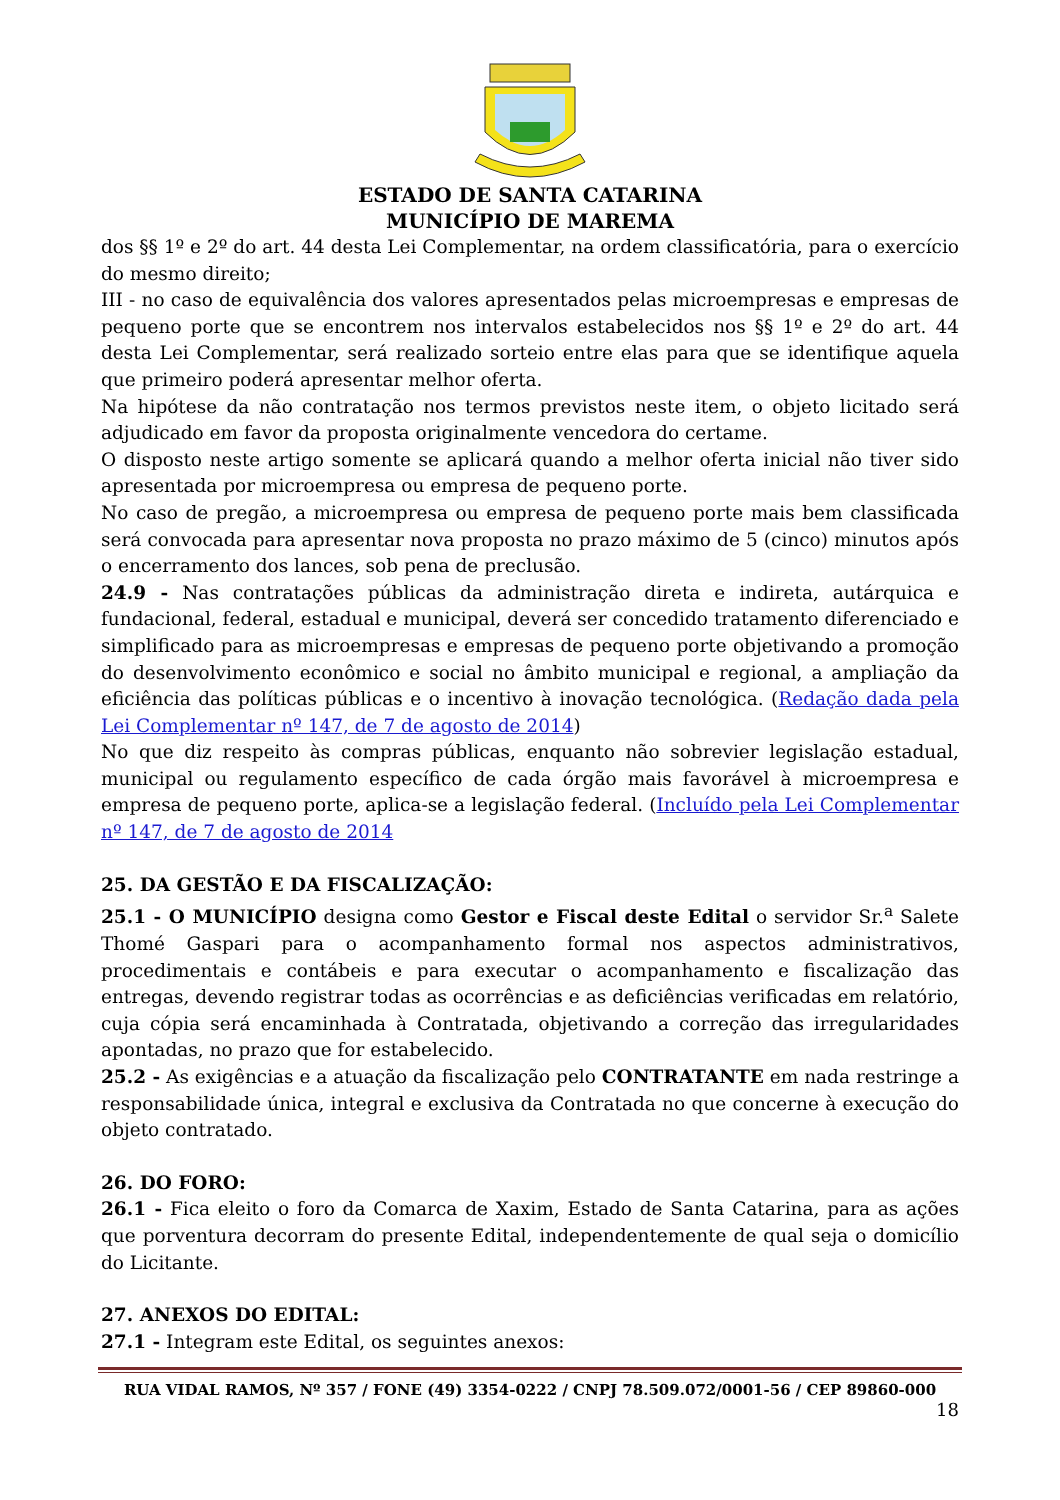ESTADO DE SANTA CATARINA
MUNICÍPIO DE MAREMA
dos §§ 1º e 2º do art. 44 desta Lei Complementar, na ordem classificatória, para o exercício do mesmo direito;
III - no caso de equivalência dos valores apresentados pelas microempresas e empresas de pequeno porte que se encontrem nos intervalos estabelecidos nos §§ 1º e 2º do art. 44 desta Lei Complementar, será realizado sorteio entre elas para que se identifique aquela que primeiro poderá apresentar melhor oferta.
Na hipótese da não contratação nos termos previstos neste item, o objeto licitado será adjudicado em favor da proposta originalmente vencedora do certame.
O disposto neste artigo somente se aplicará quando a melhor oferta inicial não tiver sido apresentada por microempresa ou empresa de pequeno porte.
No caso de pregão, a microempresa ou empresa de pequeno porte mais bem classificada será convocada para apresentar nova proposta no prazo máximo de 5 (cinco) minutos após o encerramento dos lances, sob pena de preclusão.
24.9 - Nas contratações públicas da administração direta e indireta, autárquica e fundacional, federal, estadual e municipal, deverá ser concedido tratamento diferenciado e simplificado para as microempresas e empresas de pequeno porte objetivando a promoção do desenvolvimento econômico e social no âmbito municipal e regional, a ampliação da eficiência das políticas públicas e o incentivo à inovação tecnológica. (Redação dada pela Lei Complementar nº 147, de 7 de agosto de 2014)
No que diz respeito às compras públicas, enquanto não sobrevier legislação estadual, municipal ou regulamento específico de cada órgão mais favorável à microempresa e empresa de pequeno porte, aplica-se a legislação federal. (Incluído pela Lei Complementar nº 147, de 7 de agosto de 2014
25. DA GESTÃO E DA FISCALIZAÇÃO:
25.1 - O MUNICÍPIO designa como Gestor e Fiscal deste Edital o servidor Sr.<sup>a</sup> Salete Thomé Gaspari para o acompanhamento formal nos aspectos administrativos, procedimentais e contábeis e para executar o acompanhamento e fiscalização das entregas, devendo registrar todas as ocorrências e as deficiências verificadas em relatório, cuja cópia será encaminhada à Contratada, objetivando a correção das irregularidades apontadas, no prazo que for estabelecido.
25.2 - As exigências e a atuação da fiscalização pelo CONTRATANTE em nada restringe a responsabilidade única, integral e exclusiva da Contratada no que concerne à execução do objeto contratado.
26. DO FORO:
26.1 - Fica eleito o foro da Comarca de Xaxim, Estado de Santa Catarina, para as ações que porventura decorram do presente Edital, independentemente de qual seja o domicílio do Licitante.
27. ANEXOS DO EDITAL:
27.1 - Integram este Edital, os seguintes anexos:
RUA VIDAL RAMOS, Nº 357 / FONE (49) 3354-0222 / CNPJ 78.509.072/0001-56 / CEP 89860-000
18